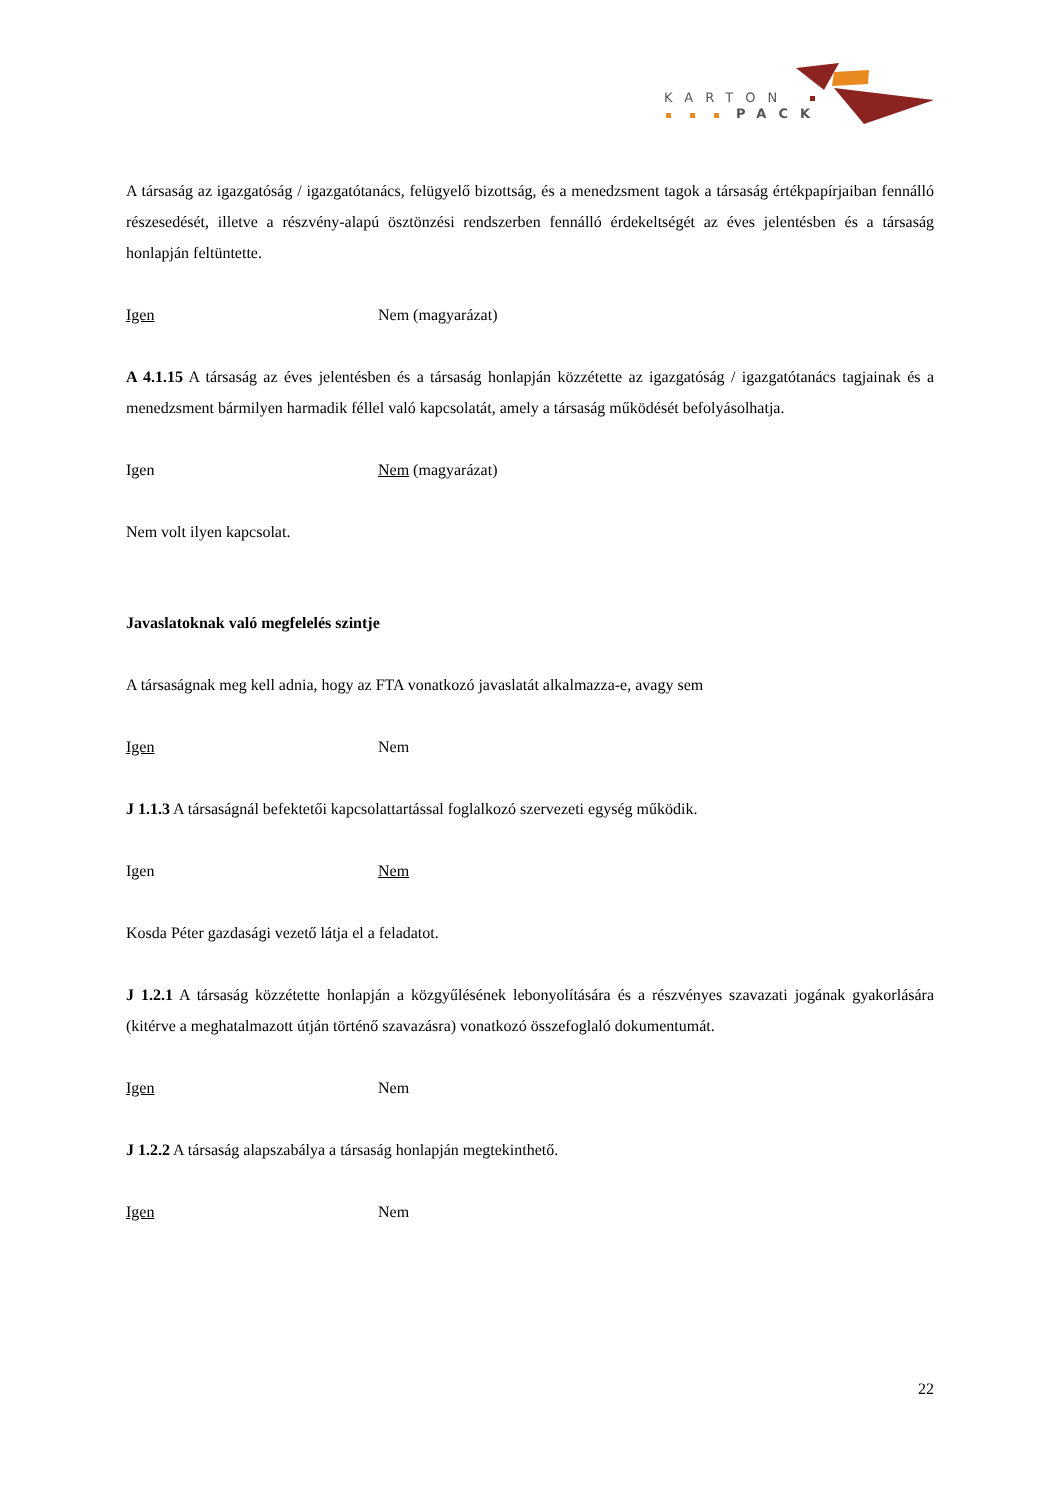KARTON
PACK
A társaság az igazgatóság / igazgatótanács, felügyelő bizottság, és a menedzsment tagok a társaság értékpapírjaiban fennálló részesedését, illetve a részvény-alapú ösztönzési rendszerben fennálló érdekeltségét az éves jelentésben és a társaság honlapján feltüntette.
Igen Nem (magyarázat)
A 4.1.15 A társaság az éves jelentésben és a társaság honlapján közzétette az igazgatóság / igazgatótanács tagjainak és a menedzsment bármilyen harmadik féllel való kapcsolatát, amely a társaság működését befolyásolhatja.
Igen Nem (magyarázat)
Nem volt ilyen kapcsolat.
Javaslatoknak való megfelelés szintje
A társaságnak meg kell adnia, hogy az FTA vonatkozó javaslatát alkalmazza-e, avagy sem
Igen Nem
J 1.1.3 A társaságnál befektetői kapcsolattartással foglalkozó szervezeti egység működik.
Igen Nem
Kosda Péter gazdasági vezető látja el a feladatot.
J 1.2.1 A társaság közzétette honlapján a közgyűlésének lebonyolítására és a részvényes szavazati jogának gyakorlására (kitérve a meghatalmazott útján történő szavazásra) vonatkozó összefoglaló dokumentumát.
Igen Nem
J 1.2.2 A társaság alapszabálya a társaság honlapján megtekinthető.
Igen Nem
22